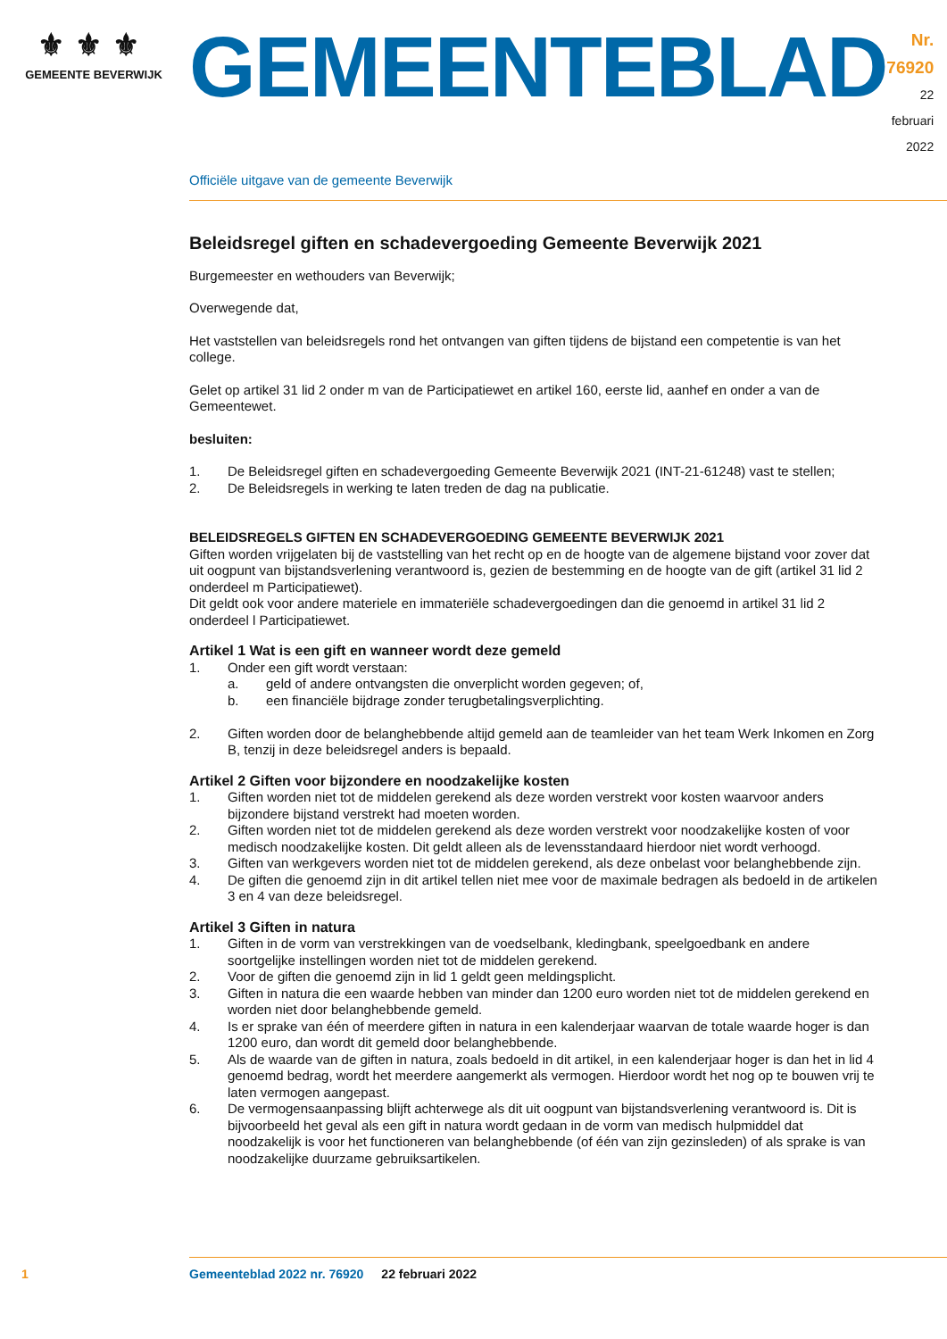⚜⚜⚜
GEMEENTE BEVERWIJK
GEMEENTEBLAD
Nr. 76920
22 februari
2022
Officiële uitgave van de gemeente Beverwijk
Beleidsregel giften en schadevergoeding Gemeente Beverwijk 2021
Burgemeester en wethouders van Beverwijk;
Overwegende dat,
Het vaststellen van beleidsregels rond het ontvangen van giften tijdens de bijstand een competentie is van het college.
Gelet op artikel 31 lid 2 onder m van de Participatiewet en artikel 160, eerste lid, aanhef en onder a van de Gemeentewet.
besluiten:
1. De Beleidsregel giften en schadevergoeding Gemeente Beverwijk 2021 (INT-21-61248) vast te stellen;
2. De Beleidsregels in werking te laten treden de dag na publicatie.
BELEIDSREGELS GIFTEN EN SCHADEVERGOEDING GEMEENTE BEVERWIJK 2021
Giften worden vrijgelaten bij de vaststelling van het recht op en de hoogte van de algemene bijstand voor zover dat uit oogpunt van bijstandsverlening verantwoord is, gezien de bestemming en de hoogte van de gift (artikel 31 lid 2 onderdeel m Participatiewet).
Dit geldt ook voor andere materiele en immateriële schadevergoedingen dan die genoemd in artikel 31 lid 2 onderdeel l Participatiewet.
Artikel 1 Wat is een gift en wanneer wordt deze gemeld
1. Onder een gift wordt verstaan:
a. geld of andere ontvangsten die onverplicht worden gegeven; of,
b. een financiële bijdrage zonder terugbetalingsverplichting.
2. Giften worden door de belanghebbende altijd gemeld aan de teamleider van het team Werk Inkomen en Zorg B, tenzij in deze beleidsregel anders is bepaald.
Artikel 2 Giften voor bijzondere en noodzakelijke kosten
1. Giften worden niet tot de middelen gerekend als deze worden verstrekt voor kosten waarvoor anders bijzondere bijstand verstrekt had moeten worden.
2. Giften worden niet tot de middelen gerekend als deze worden verstrekt voor noodzakelijke kosten of voor medisch noodzakelijke kosten. Dit geldt alleen als de levensstandaard hierdoor niet wordt verhoogd.
3. Giften van werkgevers worden niet tot de middelen gerekend, als deze onbelast voor belanghebbende zijn.
4. De giften die genoemd zijn in dit artikel tellen niet mee voor de maximale bedragen als bedoeld in de artikelen 3 en 4 van deze beleidsregel.
Artikel 3 Giften in natura
1. Giften in de vorm van verstrekkingen van de voedselbank, kledingbank, speelgoedbank en andere soortgelijke instellingen worden niet tot de middelen gerekend.
2. Voor de giften die genoemd zijn in lid 1 geldt geen meldingsplicht.
3. Giften in natura die een waarde hebben van minder dan 1200 euro worden niet tot de middelen gerekend en worden niet door belanghebbende gemeld.
4. Is er sprake van één of meerdere giften in natura in een kalenderjaar waarvan de totale waarde hoger is dan 1200 euro, dan wordt dit gemeld door belanghebbende.
5. Als de waarde van de giften in natura, zoals bedoeld in dit artikel, in een kalenderjaar hoger is dan het in lid 4 genoemd bedrag, wordt het meerdere aangemerkt als vermogen. Hierdoor wordt het nog op te bouwen vrij te laten vermogen aangepast.
6. De vermogensaanpassing blijft achterwege als dit uit oogpunt van bijstandsverlening verantwoord is. Dit is bijvoorbeeld het geval als een gift in natura wordt gedaan in de vorm van medisch hulpmiddel dat noodzakelijk is voor het functioneren van belanghebbende (of één van zijn gezinsleden) of als sprake is van noodzakelijke duurzame gebruiksartikelen.
1 Gemeenteblad 2022 nr. 76920 22 februari 2022